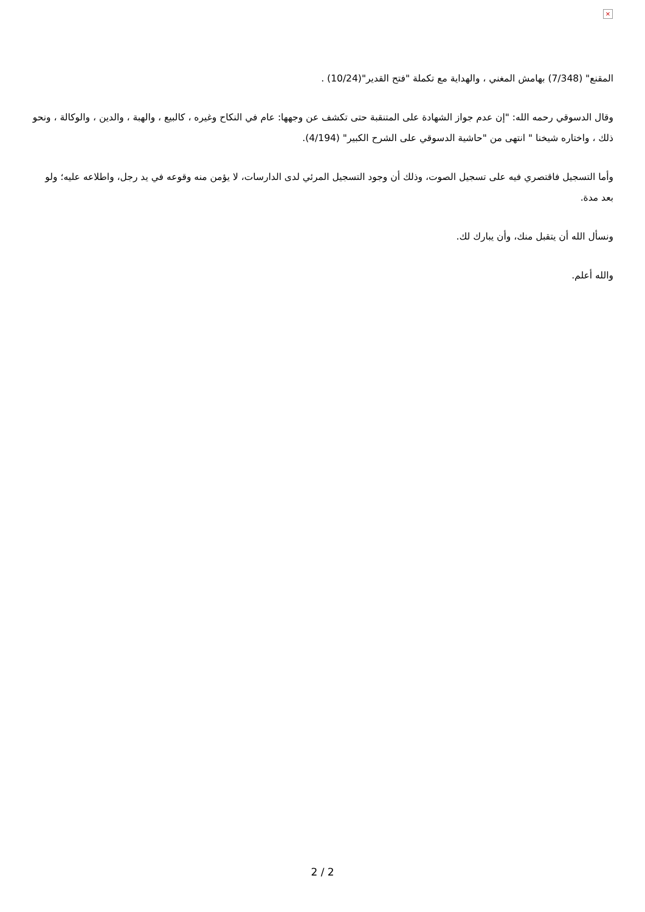×
المقنع" (7/348) بهامش المغني ، والهداية مع تكملة "فتح القدير"(10/24) .
وقال الدسوقي رحمه الله: "إن عدم جواز الشهادة على المتنقبة حتى تكشف عن وجهها: عام في النكاح وغيره ، كالبيع ، والهبة ، والدين ، والوكالة ، ونحو ذلك ، واختاره شيخنا " انتهى من "حاشية الدسوقي على الشرح الكبير" (4/194).
وأما التسجيل فاقتصري فيه على تسجيل الصوت، وذلك أن وجود التسجيل المرئي لدى الدارسات، لا يؤمن منه وقوعه في يد رجل، واطلاعه عليه؛ ولو بعد مدة.
ونسأل الله أن يتقبل منك، وأن يبارك لك.
والله أعلم.
2 / 2